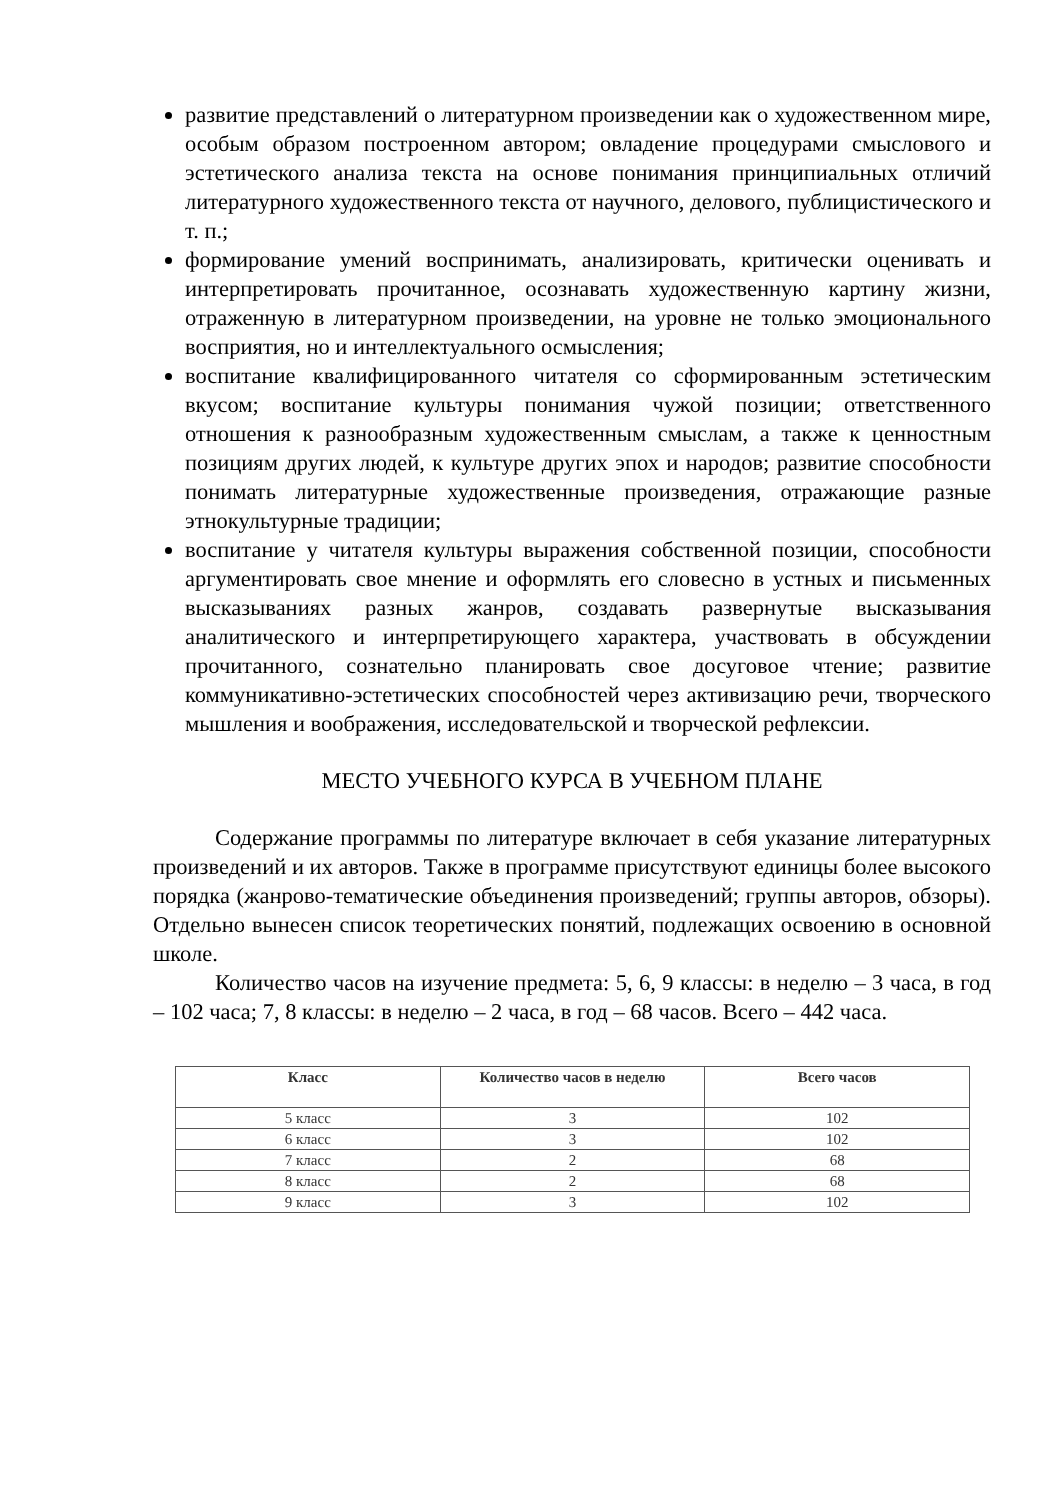развитие представлений о литературном произведении как о художественном мире, особым образом построенном автором; овладение процедурами смыслового и эстетического анализа текста на основе понимания принципиальных отличий литературного художественного текста от научного, делового, публицистического и т. п.;
формирование умений воспринимать, анализировать, критически оценивать и интерпретировать прочитанное, осознавать художественную картину жизни, отраженную в литературном произведении, на уровне не только эмоционального восприятия, но и интеллектуального осмысления;
воспитание квалифицированного читателя со сформированным эстетическим вкусом; воспитание культуры понимания чужой позиции; ответственного отношения к разнообразным художественным смыслам, а также к ценностным позициям других людей, к культуре других эпох и народов; развитие способности понимать литературные художественные произведения, отражающие разные этнокультурные традиции;
воспитание у читателя культуры выражения собственной позиции, способности аргументировать свое мнение и оформлять его словесно в устных и письменных высказываниях разных жанров, создавать развернутые высказывания аналитического и интерпретирующего характера, участвовать в обсуждении прочитанного, сознательно планировать свое досуговое чтение; развитие коммуникативно-эстетических способностей через активизацию речи, творческого мышления и воображения, исследовательской и творческой рефлексии.
МЕСТО УЧЕБНОГО КУРСА В УЧЕБНОМ ПЛАНЕ
Содержание программы по литературе включает в себя указание литературных произведений и их авторов. Также в программе присутствуют единицы более высокого порядка (жанрово-тематические объединения произведений; группы авторов, обзоры). Отдельно вынесен список теоретических понятий, подлежащих освоению в основной школе.
Количество часов на изучение предмета: 5, 6, 9 классы: в неделю – 3 часа, в год – 102 часа; 7, 8 классы: в неделю – 2 часа, в год – 68 часов. Всего – 442 часа.
| Класс | Количество часов в неделю | Всего часов |
| --- | --- | --- |
| 5 класс | 3 | 102 |
| 6 класс | 3 | 102 |
| 7 класс | 2 | 68 |
| 8 класс | 2 | 68 |
| 9 класс | 3 | 102 |